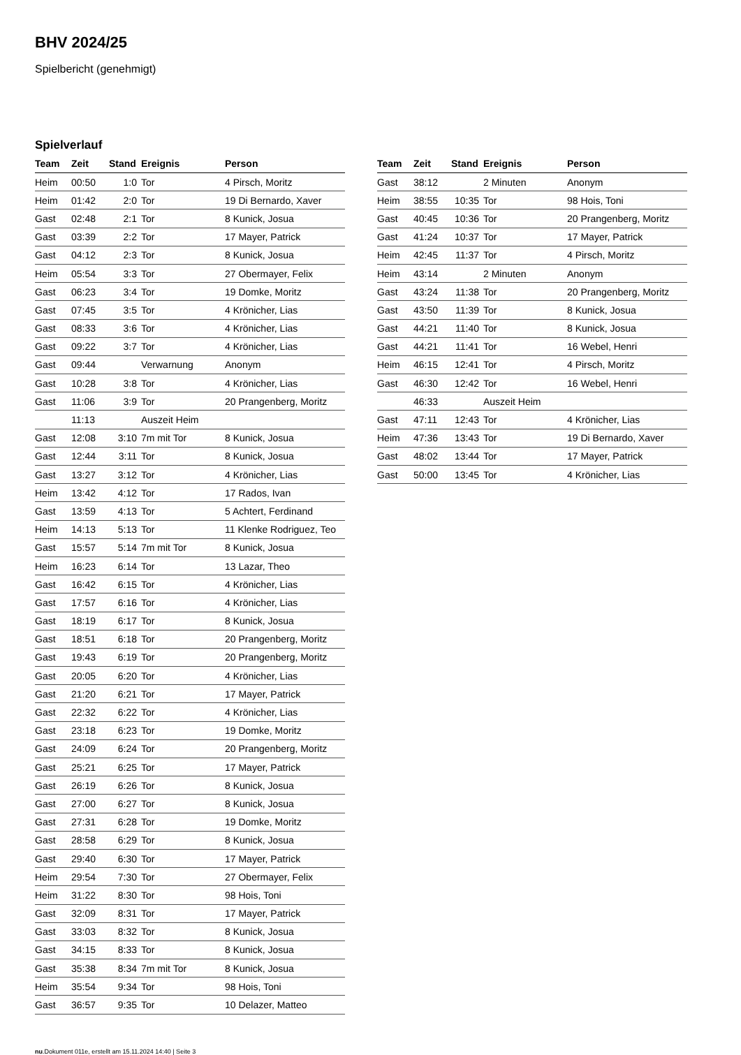BHV 2024/25
Spielbericht (genehmigt)
Spielverlauf
| Team | Zeit | Stand | Ereignis | Person |
| --- | --- | --- | --- | --- |
| Heim | 00:50 | 1:0 | Tor | 4 Pirsch, Moritz |
| Heim | 01:42 | 2:0 | Tor | 19 Di Bernardo, Xaver |
| Gast | 02:48 | 2:1 | Tor | 8 Kunick, Josua |
| Gast | 03:39 | 2:2 | Tor | 17 Mayer, Patrick |
| Gast | 04:12 | 2:3 | Tor | 8 Kunick, Josua |
| Heim | 05:54 | 3:3 | Tor | 27 Obermayer, Felix |
| Gast | 06:23 | 3:4 | Tor | 19 Domke, Moritz |
| Gast | 07:45 | 3:5 | Tor | 4 Krönicher, Lias |
| Gast | 08:33 | 3:6 | Tor | 4 Krönicher, Lias |
| Gast | 09:22 | 3:7 | Tor | 4 Krönicher, Lias |
| Gast | 09:44 | | Verwarnung | Anonym |
| Gast | 10:28 | 3:8 | Tor | 4 Krönicher, Lias |
| Gast | 11:06 | 3:9 | Tor | 20 Prangenberg, Moritz |
| | 11:13 | | Auszeit Heim | |
| Gast | 12:08 | 3:10 | 7m mit Tor | 8 Kunick, Josua |
| Gast | 12:44 | 3:11 | Tor | 8 Kunick, Josua |
| Gast | 13:27 | 3:12 | Tor | 4 Krönicher, Lias |
| Heim | 13:42 | 4:12 | Tor | 17 Rados, Ivan |
| Gast | 13:59 | 4:13 | Tor | 5 Achtert, Ferdinand |
| Heim | 14:13 | 5:13 | Tor | 11 Klenke Rodriguez, Teo |
| Gast | 15:57 | 5:14 | 7m mit Tor | 8 Kunick, Josua |
| Heim | 16:23 | 6:14 | Tor | 13 Lazar, Theo |
| Gast | 16:42 | 6:15 | Tor | 4 Krönicher, Lias |
| Gast | 17:57 | 6:16 | Tor | 4 Krönicher, Lias |
| Gast | 18:19 | 6:17 | Tor | 8 Kunick, Josua |
| Gast | 18:51 | 6:18 | Tor | 20 Prangenberg, Moritz |
| Gast | 19:43 | 6:19 | Tor | 20 Prangenberg, Moritz |
| Gast | 20:05 | 6:20 | Tor | 4 Krönicher, Lias |
| Gast | 21:20 | 6:21 | Tor | 17 Mayer, Patrick |
| Gast | 22:32 | 6:22 | Tor | 4 Krönicher, Lias |
| Gast | 23:18 | 6:23 | Tor | 19 Domke, Moritz |
| Gast | 24:09 | 6:24 | Tor | 20 Prangenberg, Moritz |
| Gast | 25:21 | 6:25 | Tor | 17 Mayer, Patrick |
| Gast | 26:19 | 6:26 | Tor | 8 Kunick, Josua |
| Gast | 27:00 | 6:27 | Tor | 8 Kunick, Josua |
| Gast | 27:31 | 6:28 | Tor | 19 Domke, Moritz |
| Gast | 28:58 | 6:29 | Tor | 8 Kunick, Josua |
| Gast | 29:40 | 6:30 | Tor | 17 Mayer, Patrick |
| Heim | 29:54 | 7:30 | Tor | 27 Obermayer, Felix |
| Heim | 31:22 | 8:30 | Tor | 98 Hois, Toni |
| Gast | 32:09 | 8:31 | Tor | 17 Mayer, Patrick |
| Gast | 33:03 | 8:32 | Tor | 8 Kunick, Josua |
| Gast | 34:15 | 8:33 | Tor | 8 Kunick, Josua |
| Gast | 35:38 | 8:34 | 7m mit Tor | 8 Kunick, Josua |
| Heim | 35:54 | 9:34 | Tor | 98 Hois, Toni |
| Gast | 36:57 | 9:35 | Tor | 10 Delazer, Matteo |
| Team | Zeit | Stand | Ereignis | Person |
| --- | --- | --- | --- | --- |
| Gast | 38:12 | | 2 Minuten | Anonym |
| Heim | 38:55 | 10:35 | Tor | 98 Hois, Toni |
| Gast | 40:45 | 10:36 | Tor | 20 Prangenberg, Moritz |
| Gast | 41:24 | 10:37 | Tor | 17 Mayer, Patrick |
| Heim | 42:45 | 11:37 | Tor | 4 Pirsch, Moritz |
| Heim | 43:14 | | 2 Minuten | Anonym |
| Gast | 43:24 | 11:38 | Tor | 20 Prangenberg, Moritz |
| Gast | 43:50 | 11:39 | Tor | 8 Kunick, Josua |
| Gast | 44:21 | 11:40 | Tor | 8 Kunick, Josua |
| Gast | 44:21 | 11:41 | Tor | 16 Webel, Henri |
| Heim | 46:15 | 12:41 | Tor | 4 Pirsch, Moritz |
| Gast | 46:30 | 12:42 | Tor | 16 Webel, Henri |
| | 46:33 | | Auszeit Heim | |
| Gast | 47:11 | 12:43 | Tor | 4 Krönicher, Lias |
| Heim | 47:36 | 13:43 | Tor | 19 Di Bernardo, Xaver |
| Gast | 48:02 | 13:44 | Tor | 17 Mayer, Patrick |
| Gast | 50:00 | 13:45 | Tor | 4 Krönicher, Lias |
nu.Dokument 011e, erstellt am 15.11.2024 14:40 | Seite 3